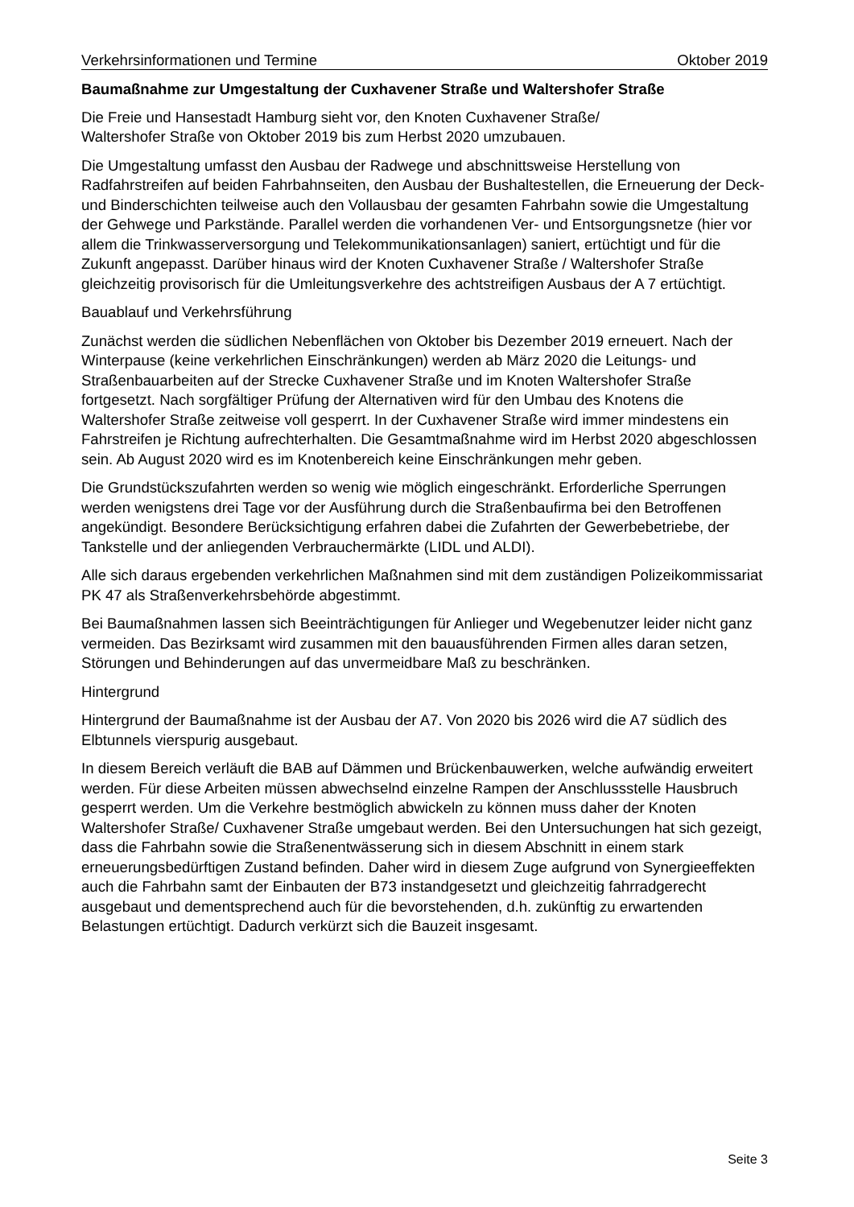Verkehrsinformationen und Termine Oktober 2019
Baumaßnahme zur Umgestaltung der Cuxhavener Straße und Waltershofer Straße
Die Freie und Hansestadt Hamburg sieht vor, den Knoten Cuxhavener Straße/
Waltershofer Straße von Oktober 2019 bis zum Herbst 2020 umzubauen.
Die Umgestaltung umfasst den Ausbau der Radwege und abschnittsweise Herstellung von Radfahrstreifen auf beiden Fahrbahnseiten, den Ausbau der Bushaltestellen, die Erneuerung der Deck- und Binderschichten teilweise auch den Vollausbau der gesamten Fahrbahn sowie die Umgestaltung der Gehwege und Parkstände. Parallel werden die vorhandenen Ver- und Entsorgungsnetze (hier vor allem die Trinkwasserversorgung und Telekommunikationsanlagen) saniert, ertüchtigt und für die Zukunft angepasst. Darüber hinaus wird der Knoten Cuxhavener Straße / Waltershofer Straße gleichzeitig provisorisch für die Umleitungsverkehre des achtstreifigen Ausbaus der A 7 ertüchtigt.
Bauablauf und Verkehrsführung
Zunächst werden die südlichen Nebenflächen von Oktober bis Dezember 2019 erneuert. Nach der Winterpause (keine verkehrlichen Einschränkungen) werden ab März 2020 die Leitungs- und Straßenbauarbeiten auf der Strecke Cuxhavener Straße und im Knoten Waltershofer Straße fortgesetzt. Nach sorgfältiger Prüfung der Alternativen wird für den Umbau des Knotens die Waltershofer Straße zeitweise voll gesperrt. In der Cuxhavener Straße wird immer mindestens ein Fahrstreifen je Richtung aufrechterhalten. Die Gesamtmaßnahme wird im Herbst 2020 abgeschlossen sein. Ab August 2020 wird es im Knotenbereich keine Einschränkungen mehr geben.
Die Grundstückszufahrten werden so wenig wie möglich eingeschränkt. Erforderliche Sperrungen werden wenigstens drei Tage vor der Ausführung durch die Straßenbaufirma bei den Betroffenen angekündigt. Besondere Berücksichtigung erfahren dabei die Zufahrten der Gewerbebetriebe, der Tankstelle und der anliegenden Verbrauchermärkte (LIDL und ALDI).
Alle sich daraus ergebenden verkehrlichen Maßnahmen sind mit dem zuständigen Polizeikommissariat PK 47 als Straßenverkehrsbehörde abgestimmt.
Bei Baumaßnahmen lassen sich Beeinträchtigungen für Anlieger und Wegebenutzer leider nicht ganz vermeiden. Das Bezirksamt wird zusammen mit den bauausführenden Firmen alles daran setzen, Störungen und Behinderungen auf das unvermeidbare Maß zu beschränken.
Hintergrund
Hintergrund der Baumaßnahme ist der Ausbau der A7. Von 2020 bis 2026 wird die A7 südlich des Elbtunnels vierspurig ausgebaut.
In diesem Bereich verläuft die BAB auf Dämmen und Brückenbauwerken, welche aufwändig erweitert werden. Für diese Arbeiten müssen abwechselnd einzelne Rampen der Anschlussstelle Hausbruch gesperrt werden. Um die Verkehre bestmöglich abwickeln zu können muss daher der Knoten Waltershofer Straße/ Cuxhavener Straße umgebaut werden. Bei den Untersuchungen hat sich gezeigt, dass die Fahrbahn sowie die Straßenentwässerung sich in diesem Abschnitt in einem stark erneuerungsbedürftigen Zustand befinden. Daher wird in diesem Zuge aufgrund von Synergieeffekten auch die Fahrbahn samt der Einbauten der B73 instandgesetzt und gleichzeitig fahrradgerecht ausgebaut und dementsprechend auch für die bevorstehenden, d.h. zukünftig zu erwartenden Belastungen ertüchtigt. Dadurch verkürzt sich die Bauzeit insgesamt.
Seite 3